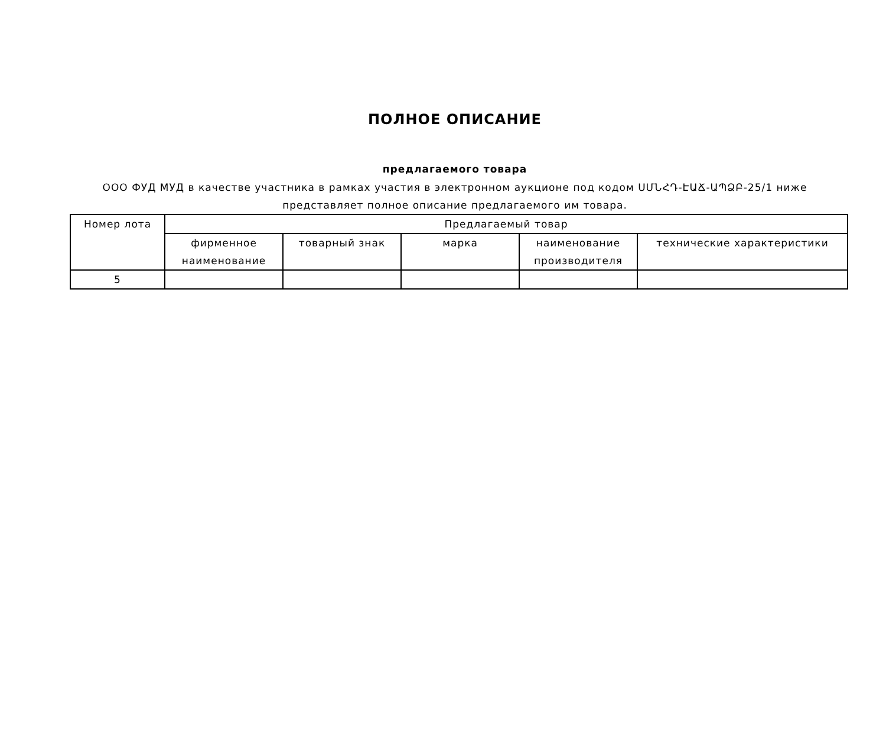ПОЛНОЕ ОПИСАНИЕ
предлагаемого товара
ООО ФУД МУД в качестве участника в рамках участия в электронном аукционе под кодом ՍՄՆՀԴ-ԷԱՃ-ԱՊՁԲ-25/1 ниже представляет полное описание предлагаемого им товара.
| Номер лота | Предлагаемый товар | | | | |
| | фирменное наименование | товарный знак | марка | наименование производителя | технические характеристики |
| 5 | | | | | |